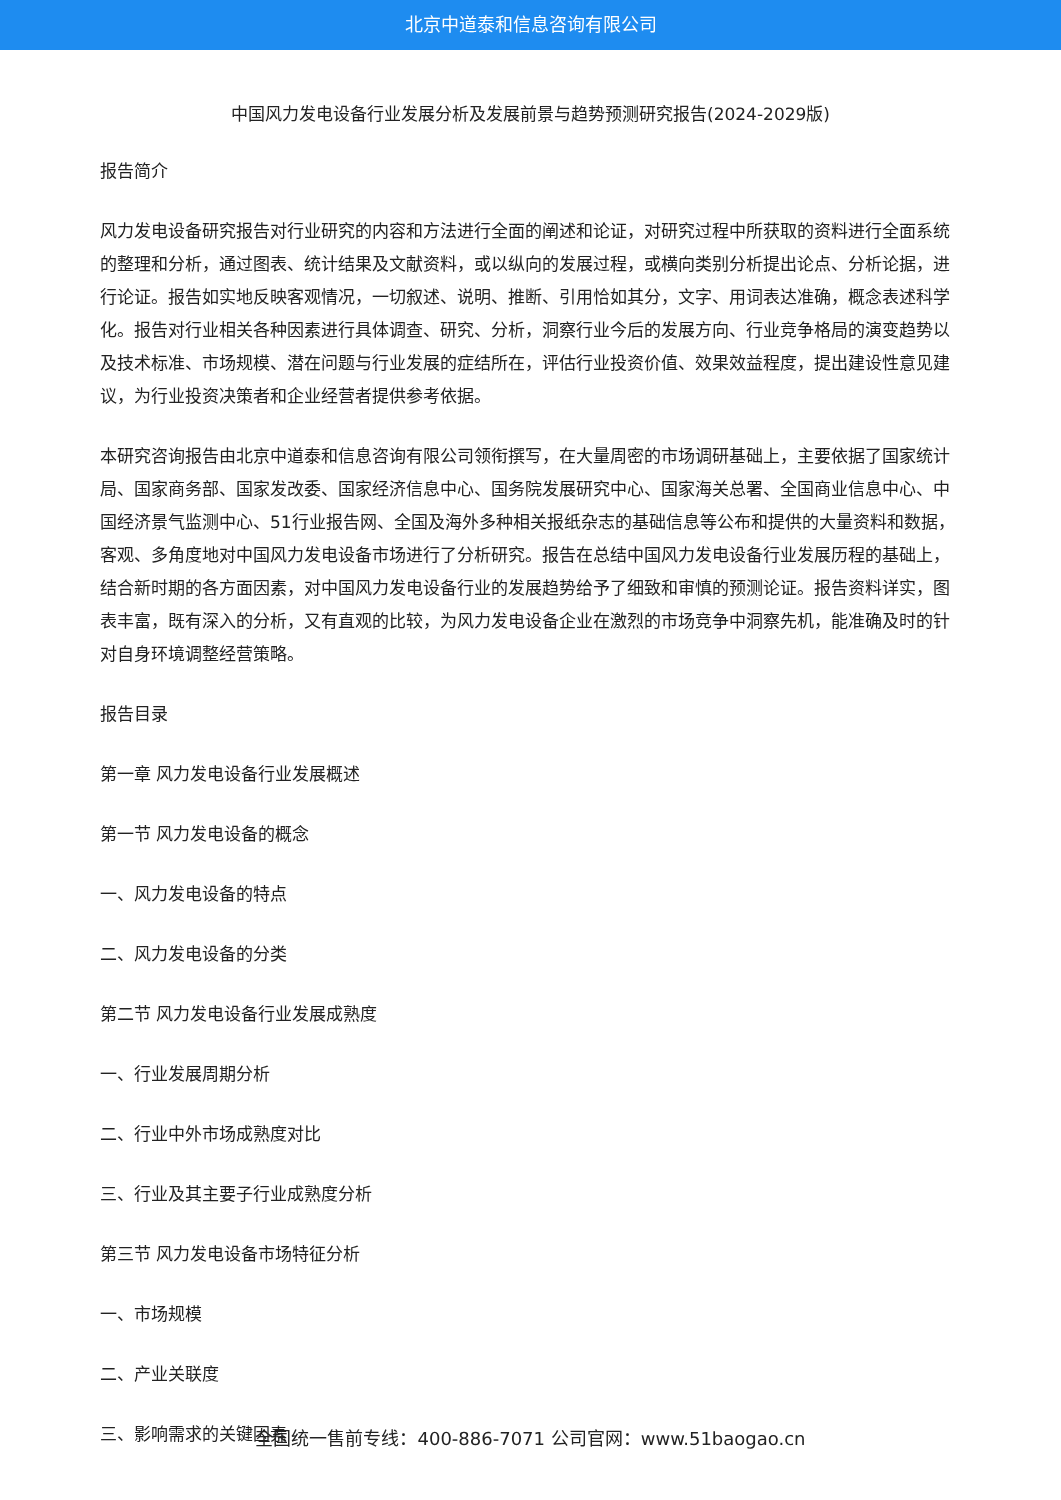北京中道泰和信息咨询有限公司
中国风力发电设备行业发展分析及发展前景与趋势预测研究报告(2024-2029版)
报告简介
风力发电设备研究报告对行业研究的内容和方法进行全面的阐述和论证，对研究过程中所获取的资料进行全面系统的整理和分析，通过图表、统计结果及文献资料，或以纵向的发展过程，或横向类别分析提出论点、分析论据，进行论证。报告如实地反映客观情况，一切叙述、说明、推断、引用恰如其分，文字、用词表达准确，概念表述科学化。报告对行业相关各种因素进行具体调查、研究、分析，洞察行业今后的发展方向、行业竞争格局的演变趋势以及技术标准、市场规模、潜在问题与行业发展的症结所在，评估行业投资价值、效果效益程度，提出建设性意见建议，为行业投资决策者和企业经营者提供参考依据。
本研究咨询报告由北京中道泰和信息咨询有限公司领衔撰写，在大量周密的市场调研基础上，主要依据了国家统计局、国家商务部、国家发改委、国家经济信息中心、国务院发展研究中心、国家海关总署、全国商业信息中心、中国经济景气监测中心、51行业报告网、全国及海外多种相关报纸杂志的基础信息等公布和提供的大量资料和数据，客观、多角度地对中国风力发电设备市场进行了分析研究。报告在总结中国风力发电设备行业发展历程的基础上，结合新时期的各方面因素，对中国风力发电设备行业的发展趋势给予了细致和审慎的预测论证。报告资料详实，图表丰富，既有深入的分析，又有直观的比较，为风力发电设备企业在激烈的市场竞争中洞察先机，能准确及时的针对自身环境调整经营策略。
报告目录
第一章 风力发电设备行业发展概述
第一节 风力发电设备的概念
一、风力发电设备的特点
二、风力发电设备的分类
第二节 风力发电设备行业发展成熟度
一、行业发展周期分析
二、行业中外市场成熟度对比
三、行业及其主要子行业成熟度分析
第三节 风力发电设备市场特征分析
一、市场规模
二、产业关联度
三、影响需求的关键因素
全国统一售前专线：400-886-7071 公司官网：www.51baogao.cn